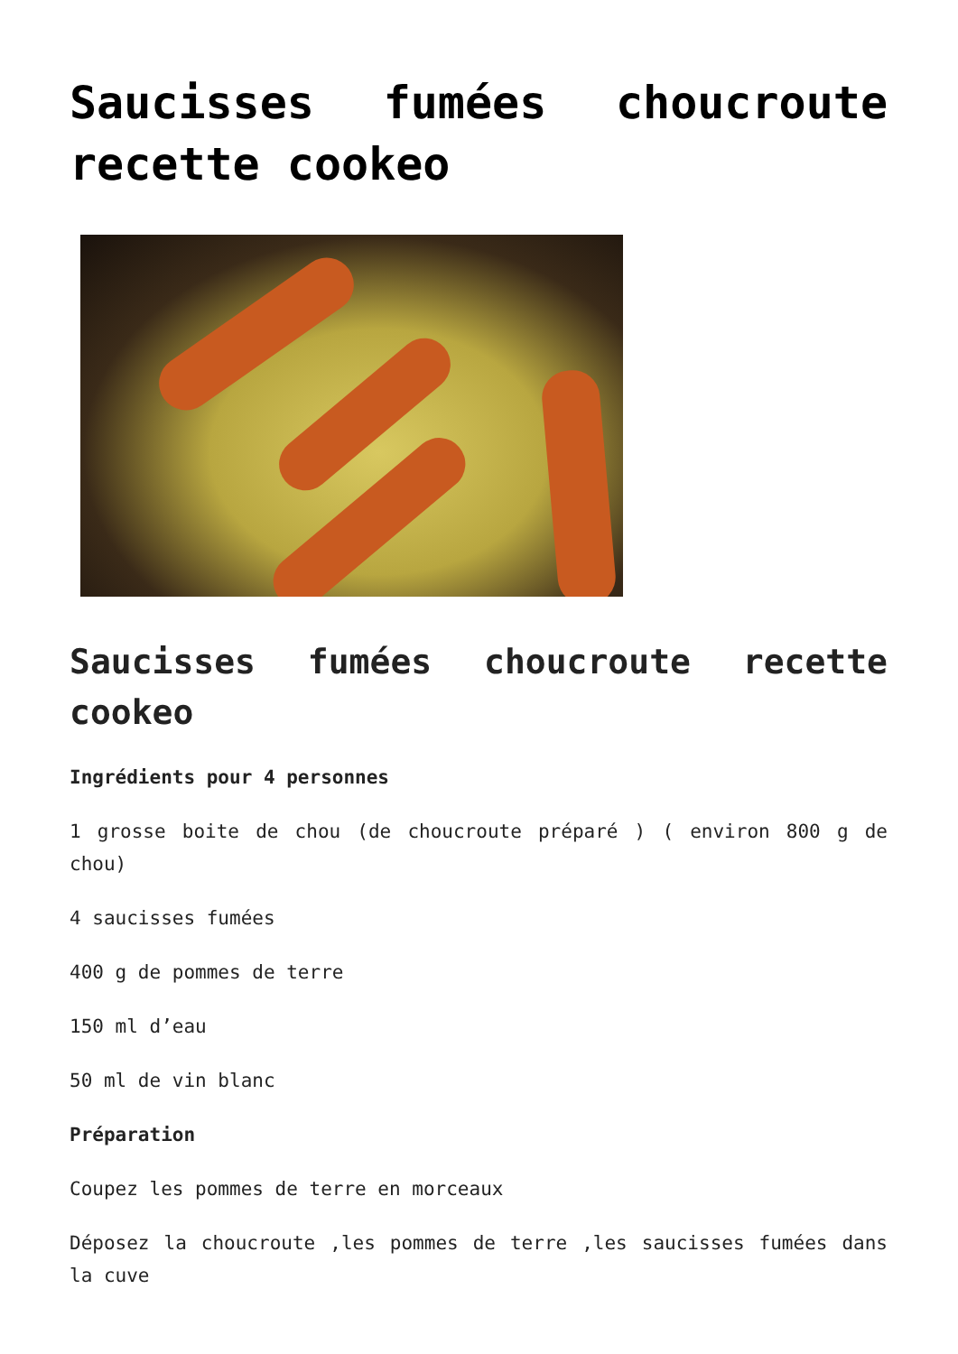Saucisses fumées choucroute recette cookeo
Saucisses fumées choucroute recette cookeo
Ingrédients pour 4 personnes
1 grosse boite de chou (de choucroute préparé ) ( environ 800 g de chou)
4 saucisses fumées
400 g de pommes de terre
150 ml d’eau
50 ml de vin blanc
Préparation
Coupez les pommes de terre en morceaux
Déposez la choucroute ,les pommes de terre ,les saucisses fumées dans la cuve